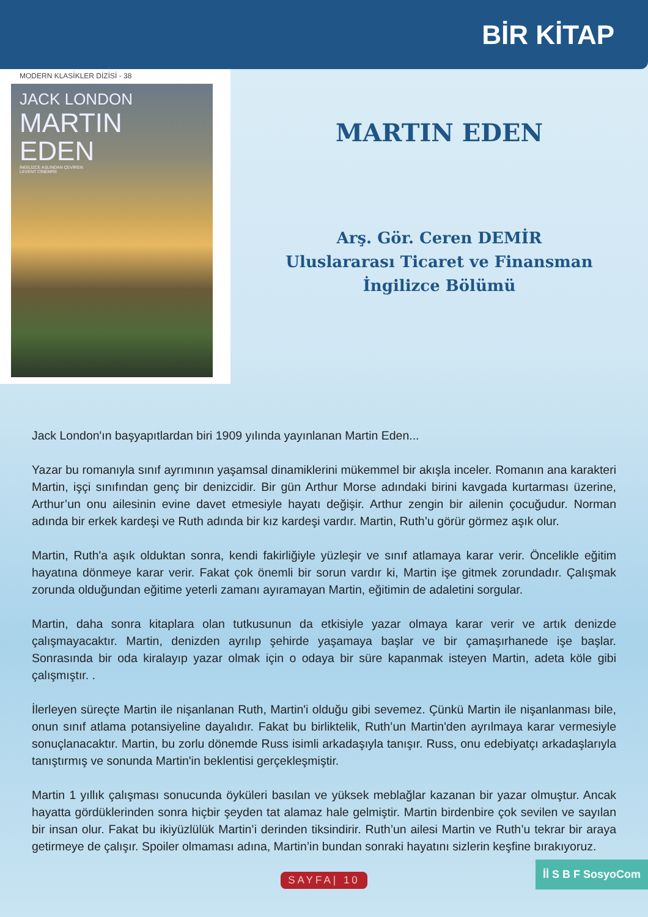BİR KİTAP
MODERN KLASİKLER DİZİSİ - 38
JACK LONDON
MARTIN
EDEN
İNGİLİZCE ASLINDAN ÇEVİREN
LEVENT CİNEMRE
MARTIN EDEN
Arş. Gör. Ceren DEMİR
Uluslararası Ticaret ve Finansman
İngilizce Bölümü
Jack London'ın başyapıtlardan biri 1909 yılında yayınlanan Martin Eden...
Yazar bu romanıyla sınıf ayrımının yaşamsal dinamiklerini mükemmel bir akışla inceler. Romanın ana karakteri Martin, işçi sınıfından genç bir denizcidir. Bir gün Arthur Morse adındaki birini kavgada kurtarması üzerine, Arthur’un onu ailesinin evine davet etmesiyle hayatı değişir. Arthur zengin bir ailenin çocuğudur. Norman adında bir erkek kardeşi ve Ruth adında bir kız kardeşi vardır. Martin, Ruth’u görür görmez aşık olur.
Martin, Ruth'a aşık olduktan sonra, kendi fakirliğiyle yüzleşir ve sınıf atlamaya karar verir. Öncelikle eğitim hayatına dönmeye karar verir. Fakat çok önemli bir sorun vardır ki, Martin işe gitmek zorundadır. Çalışmak zorunda olduğundan eğitime yeterli zamanı ayıramayan Martin, eğitimin de adaletini sorgular.
Martin, daha sonra kitaplara olan tutkusunun da etkisiyle yazar olmaya karar verir ve artık denizde çalışmayacaktır. Martin, denizden ayrılıp şehirde yaşamaya başlar ve bir çamaşırhanede işe başlar. Sonrasında bir oda kiralayıp yazar olmak için o odaya bir süre kapanmak isteyen Martin, adeta köle gibi çalışmıştır. .
İlerleyen süreçte Martin ile nişanlanan Ruth, Martin'i olduğu gibi sevemez. Çünkü Martin ile nişanlanması bile, onun sınıf atlama potansiyeline dayalıdır. Fakat bu birliktelik, Ruth’un Martin'den ayrılmaya karar vermesiyle sonuçlanacaktır. Martin, bu zorlu dönemde Russ isimli arkadaşıyla tanışır. Russ, onu edebiyatçı arkadaşlarıyla tanıştırmış ve sonunda Martin'in beklentisi gerçekleşmiştir.
Martin 1 yıllık çalışması sonucunda öyküleri basılan ve yüksek meblağlar kazanan bir yazar olmuştur. Ancak hayatta gördüklerinden sonra hiçbir şeyden tat alamaz hale gelmiştir. Martin birdenbire çok sevilen ve sayılan bir insan olur. Fakat bu ikiyüzlülük Martin’i derinden tiksindirir. Ruth’un ailesi Martin ve Ruth’u tekrar bir araya getirmeye de çalışır. Spoiler olmaması adına, Martin’in bundan sonraki hayatını sizlerin keşfine bırakıyoruz.
SAYFA| 10
İİ S B F SosyoCom